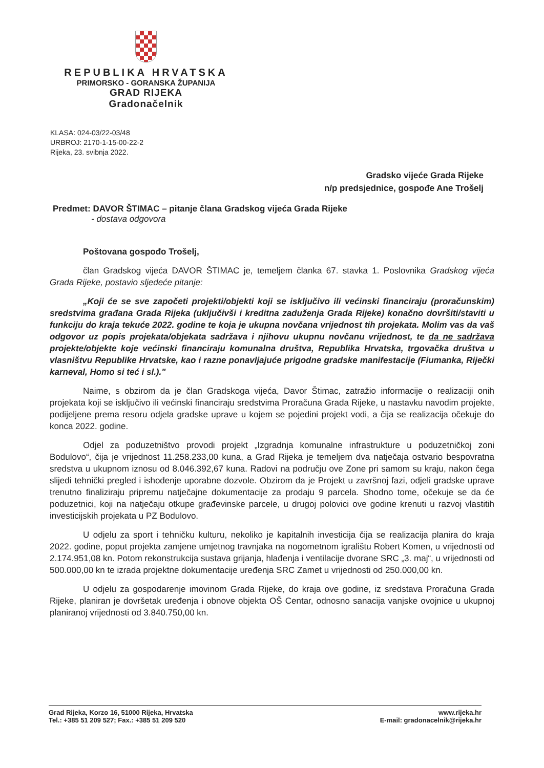REPUBLIKA HRVATSKA
PRIMORSKO - GORANSKA ŽUPANIJA
GRAD RIJEKA
Gradonačelnik
KLASA: 024-03/22-03/48
URBROJ: 2170-1-15-00-22-2
Rijeka, 23. svibnja 2022.
Gradsko vijeće Grada Rijeke
n/p predsjednice, gospođe Ane Trošelj
Predmet: DAVOR ŠTIMAC – pitanje člana Gradskog vijeća Grada Rijeke
- dostava odgovora
Poštovana gospođo Trošelj,
član Gradskog vijeća DAVOR ŠTIMAC je, temeljem članka 67. stavka 1. Poslovnika Gradskog vijeća Grada Rijeke, postavio sljedeće pitanje:
„Koji će se sve započeti projekti/objekti koji se isključivo ili većinski financiraju (proračunskim) sredstvima građana Grada Rijeka (uključivši i kreditna zaduženja Grada Rijeke) konačno dovršiti/staviti u funkciju do kraja tekuće 2022. godine te koja je ukupna novčana vrijednost tih projekata. Molim vas da vaš odgovor uz popis projekata/objekata sadržava i njihovu ukupnu novčanu vrijednost, te da ne sadržava projekte/objekte koje većinski financiraju komunalna društva, Republika Hrvatska, trgovačka društva u vlasništvu Republike Hrvatske, kao i razne ponavljajuće prigodne gradske manifestacije (Fiumanka, Riječki karneval, Homo si teć i sl.)."
Naime, s obzirom da je član Gradskoga vijeća, Davor Štimac, zatražio informacije o realizaciji onih projekata koji se isključivo ili većinski financiraju sredstvima Proračuna Grada Rijeke, u nastavku navodim projekte, podijeljene prema resoru odjela gradske uprave u kojem se pojedini projekt vodi, a čija se realizacija očekuje do konca 2022. godine.
Odjel za poduzetništvo provodi projekt „Izgradnja komunalne infrastrukture u poduzetničkoj zoni Bodulovo“, čija je vrijednost 11.258.233,00 kuna, a Grad Rijeka je temeljem dva natječaja ostvario bespovratna sredstva u ukupnom iznosu od 8.046.392,67 kuna. Radovi na području ove Zone pri samom su kraju, nakon čega slijedi tehnički pregled i ishođenje uporabne dozvole. Obzirom da je Projekt u završnoj fazi, odjeli gradske uprave trenutno finaliziraju pripremu natječajne dokumentacije za prodaju 9 parcela. Shodno tome, očekuje se da će poduzetnici, koji na natječaju otkupe građevinske parcele, u drugoj polovici ove godine krenuti u razvoj vlastitih investicijskih projekata u PZ Bodulovo.
U odjelu za sport i tehničku kulturu, nekoliko je kapitalnih investicija čija se realizacija planira do kraja 2022. godine, poput projekta zamjene umjetnog travnjaka na nogometnom igralištu Robert Komen, u vrijednosti od 2.174.951,08 kn. Potom rekonstrukcija sustava grijanja, hlađenja i ventilacije dvorane SRC „3. maj“, u vrijednosti od 500.000,00 kn te izrada projektne dokumentacije uređenja SRC Zamet u vrijednosti od 250.000,00 kn.
U odjelu za gospodarenje imovinom Grada Rijeke, do kraja ove godine, iz sredstava Proračuna Grada Rijeke, planiran je dovršetak uređenja i obnove objekta OŠ Centar, odnosno sanacija vanjske ovojnice u ukupnoj planiranoj vrijednosti od 3.840.750,00 kn.
Grad Rijeka, Korzo 16, 51000 Rijeka, Hrvatska
Tel.: +385 51 209 527; Fax.: +385 51 209 520
www.rijeka.hr
E-mail: gradonacelnik@rijeka.hr